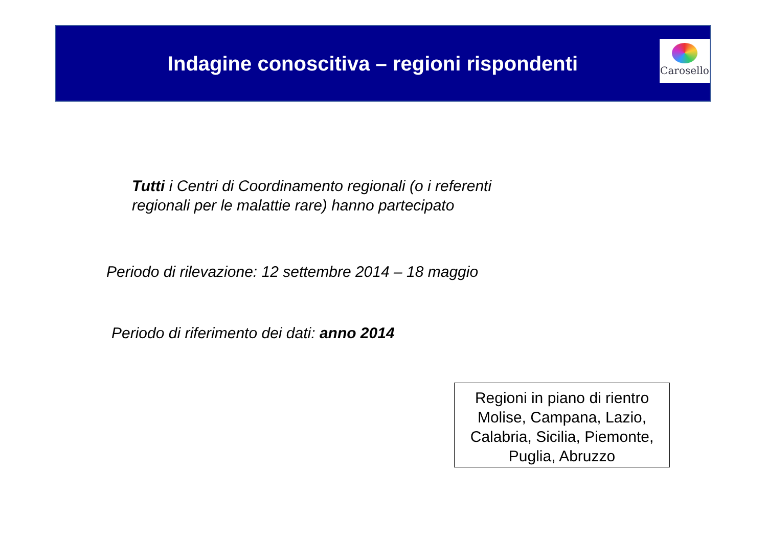Indagine conoscitiva – regioni rispondenti
Carosello
Tutti i Centri di Coordinamento regionali (o i referenti
regionali per le malattie rare) hanno partecipato
Periodo di rilevazione: 12 settembre 2014 – 18 maggio
Periodo di riferimento dei dati: anno 2014
Regioni in piano di rientro
Molise, Campana, Lazio,
Calabria, Sicilia, Piemonte,
Puglia, Abruzzo